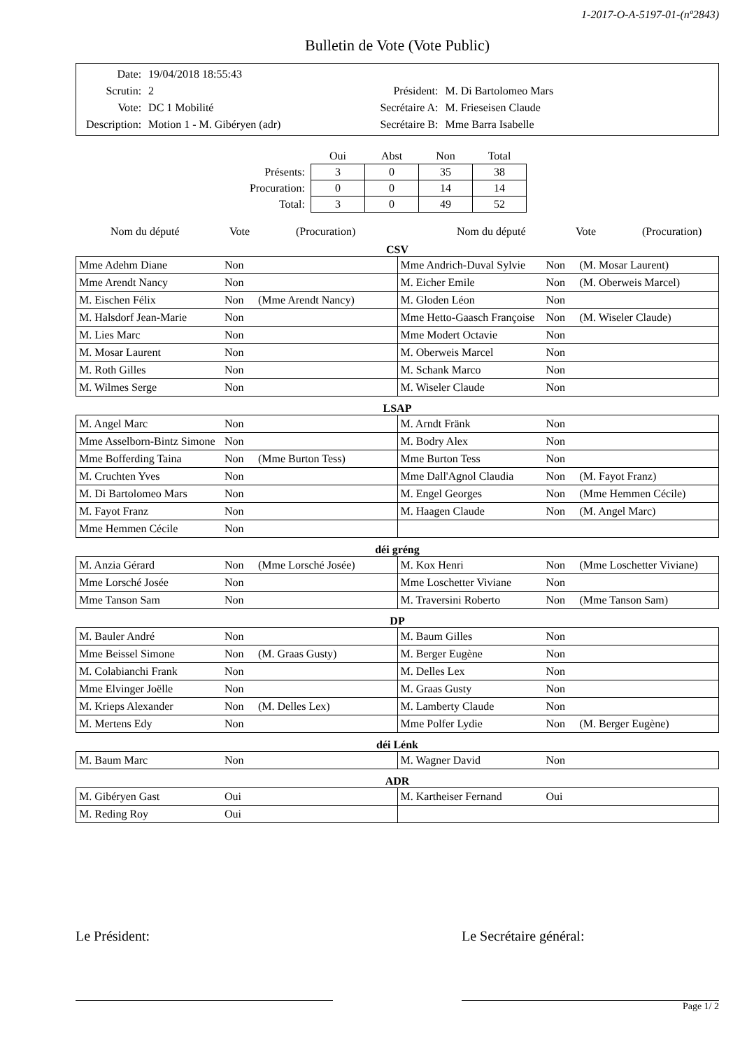1-2017-O-A-5197-01-(nº2843)
Bulletin de Vote (Vote Public)
| Date: | 19/04/2018 18:55:43 |
| Scrutin: | 2 |
| Vote: | DC 1 Mobilité |
| Description: | Motion 1 - M. Gibéryen (adr) |
| Président: | M. Di Bartolomeo Mars |
| Secrétaire A: | M. Frieseisen Claude |
| Secrétaire B: | Mme Barra Isabelle |
| | Oui | Abst | Non | Total |
| --- | --- | --- | --- | --- |
| Présents: | 3 | 0 | 35 | 38 |
| Procuration: | 0 | 0 | 14 | 14 |
| Total: | 3 | 0 | 49 | 52 |
Nom du député Vote (Procuration) Nom du député Vote (Procuration)
CSV
| Mme Adehm Diane | Non | | Mme Andrich-Duval Sylvie | Non | (M. Mosar Laurent) |
| Mme Arendt Nancy | Non | | M. Eicher Emile | Non | (M. Oberweis Marcel) |
| M. Eischen Félix | Non | (Mme Arendt Nancy) | M. Gloden Léon | Non | |
| M. Halsdorf Jean-Marie | Non | | Mme Hetto-Gaasch Françoise | Non | (M. Wiseler Claude) |
| M. Lies Marc | Non | | Mme Modert Octavie | Non | |
| M. Mosar Laurent | Non | | M. Oberweis Marcel | Non | |
| M. Roth Gilles | Non | | M. Schank Marco | Non | |
| M. Wilmes Serge | Non | | M. Wiseler Claude | Non | |
LSAP
| M. Angel Marc | Non | | M. Arndt Fränk | Non | |
| Mme Asselborn-Bintz Simone | Non | | M. Bodry Alex | Non | |
| Mme Bofferding Taina | Non | (Mme Burton Tess) | Mme Burton Tess | Non | |
| M. Cruchten Yves | Non | | Mme Dall'Agnol Claudia | Non | (M. Fayot Franz) |
| M. Di Bartolomeo Mars | Non | | M. Engel Georges | Non | (Mme Hemmen Cécile) |
| M. Fayot Franz | Non | | M. Haagen Claude | Non | (M. Angel Marc) |
| Mme Hemmen Cécile | Non | | | | |
déi gréng
| M. Anzia Gérard | Non | (Mme Lorsché Josée) | M. Kox Henri | Non | (Mme Loschetter Viviane) |
| Mme Lorsché Josée | Non | | Mme Loschetter Viviane | Non | |
| Mme Tanson Sam | Non | | M. Traversini Roberto | Non | (Mme Tanson Sam) |
DP
| M. Bauler André | Non | | M. Baum Gilles | Non | |
| Mme Beissel Simone | Non | (M. Graas Gusty) | M. Berger Eugène | Non | |
| M. Colabianchi Frank | Non | | M. Delles Lex | Non | |
| Mme Elvinger Joëlle | Non | | M. Graas Gusty | Non | |
| M. Krieps Alexander | Non | (M. Delles Lex) | M. Lamberty Claude | Non | |
| M. Mertens Edy | Non | | Mme Polfer Lydie | Non | (M. Berger Eugène) |
déi Lénk
| M. Baum Marc | Non | | M. Wagner David | Non | |
ADR
| M. Gibéryen Gast | Oui | | M. Kartheiser Fernand | Oui | |
| M. Reding Roy | Oui | | | | |
Le Président: Le Secrétaire général:
Page 1/ 2